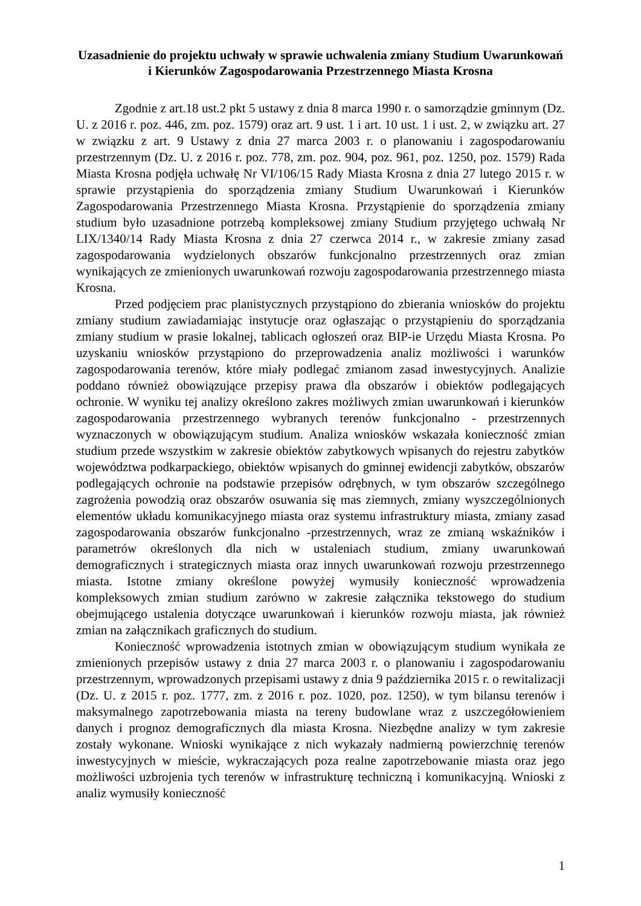Uzasadnienie do projektu uchwały w sprawie uchwalenia zmiany Studium Uwarunkowań i Kierunków Zagospodarowania Przestrzennego Miasta Krosna
Zgodnie z art.18 ust.2 pkt 5 ustawy z dnia 8 marca 1990 r. o samorządzie gminnym (Dz. U. z 2016 r. poz. 446, zm. poz. 1579) oraz art. 9 ust. 1 i art. 10 ust. 1 i ust. 2, w związku art. 27 w związku z art. 9 Ustawy z dnia 27 marca 2003 r. o planowaniu i zagospodarowaniu przestrzennym (Dz. U. z 2016 r. poz. 778, zm. poz. 904, poz. 961, poz. 1250, poz. 1579) Rada Miasta Krosna podjęła uchwałę Nr VI/106/15 Rady Miasta Krosna z dnia 27 lutego 2015 r. w sprawie przystąpienia do sporządzenia zmiany Studium Uwarunkowań i Kierunków Zagospodarowania Przestrzennego Miasta Krosna. Przystąpienie do sporządzenia zmiany studium było uzasadnione potrzebą kompleksowej zmiany Studium przyjętego uchwałą Nr LIX/1340/14 Rady Miasta Krosna z dnia 27 czerwca 2014 r., w zakresie zmiany zasad zagospodarowania wydzielonych obszarów funkcjonalno przestrzennych oraz zmian wynikających ze zmienionych uwarunkowań rozwoju zagospodarowania przestrzennego miasta Krosna.
Przed podjęciem prac planistycznych przystąpiono do zbierania wniosków do projektu zmiany studium zawiadamiając instytucje oraz ogłaszając o przystąpieniu do sporządzania zmiany studium w prasie lokalnej, tablicach ogłoszeń oraz BIP-ie Urzędu Miasta Krosna. Po uzyskaniu wniosków przystąpiono do przeprowadzenia analiz możliwości i warunków zagospodarowania terenów, które miały podlegać zmianom zasad inwestycyjnych. Analizie poddano również obowiązujące przepisy prawa dla obszarów i obiektów podlegających ochronie. W wyniku tej analizy określono zakres możliwych zmian uwarunkowań i kierunków zagospodarowania przestrzennego wybranych terenów funkcjonalno - przestrzennych wyznaczonych w obowiązującym studium. Analiza wniosków wskazała konieczność zmian studium przede wszystkim w zakresie obiektów zabytkowych wpisanych do rejestru zabytków województwa podkarpackiego, obiektów wpisanych do gminnej ewidencji zabytków, obszarów podlegających ochronie na podstawie przepisów odrębnych, w tym obszarów szczególnego zagrożenia powodzią oraz obszarów osuwania się mas ziemnych, zmiany wyszczególnionych elementów układu komunikacyjnego miasta oraz systemu infrastruktury miasta, zmiany zasad zagospodarowania obszarów funkcjonalno -przestrzennych, wraz ze zmianą wskaźników i parametrów określonych dla nich w ustaleniach studium, zmiany uwarunkowań demograficznych i strategicznych miasta oraz innych uwarunkowań rozwoju przestrzennego miasta. Istotne zmiany określone powyżej wymusiły konieczność wprowadzenia kompleksowych zmian studium zarówno w zakresie załącznika tekstowego do studium obejmującego ustalenia dotyczące uwarunkowań i kierunków rozwoju miasta, jak również zmian na załącznikach graficznych do studium.
Konieczność wprowadzenia istotnych zmian w obowiązującym studium wynikała ze zmienionych przepisów ustawy z dnia 27 marca 2003 r. o planowaniu i zagospodarowaniu przestrzennym, wprowadzonych przepisami ustawy z dnia 9 października 2015 r. o rewitalizacji (Dz. U. z 2015 r. poz. 1777, zm. z 2016 r. poz. 1020, poz. 1250), w tym bilansu terenów i maksymalnego zapotrzebowania miasta na tereny budowlane wraz z uszczegółowieniem danych i prognoz demograficznych dla miasta Krosna. Niezbędne analizy w tym zakresie zostały wykonane. Wnioski wynikające z nich wykazały nadmierną powierzchnię terenów inwestycyjnych w mieście, wykraczających poza realne zapotrzebowanie miasta oraz jego możliwości uzbrojenia tych terenów w infrastrukturę techniczną i komunikacyjną. Wnioski z analiz wymusiły konieczność
1